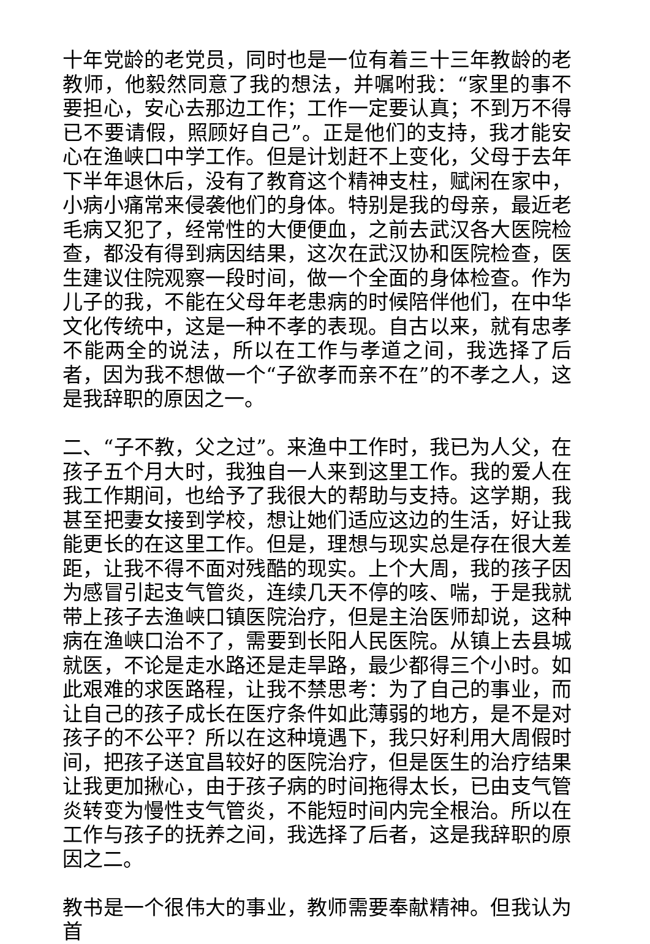十年党龄的老党员，同时也是一位有着三十三年教龄的老教师，他毅然同意了我的想法，并嘱咐我：“家里的事不要担心，安心去那边工作；工作一定要认真；不到万不得已不要请假，照顾好自己”。正是他们的支持，我才能安心在渔峡口中学工作。但是计划赶不上变化，父母于去年下半年退休后，没有了教育这个精神支柱，赋闲在家中，小病小痛常来侵袭他们的身体。特别是我的母亲，最近老毛病又犯了，经常性的大便便血，之前去武汉各大医院检查，都没有得到病因结果，这次在武汉协和医院检查，医生建议住院观察一段时间，做一个全面的身体检查。作为儿子的我，不能在父母年老患病的时候陪伴他们，在中华文化传统中，这是一种不孝的表现。自古以来，就有忠孝不能两全的说法，所以在工作与孝道之间，我选择了后者，因为我不想做一个“子欲孝而亲不在”的不孝之人，这是我辞职的原因之一。
二、“子不教，父之过”。来渔中工作时，我已为人父，在孩子五个月大时，我独自一人来到这里工作。我的爱人在我工作期间，也给予了我很大的帮助与支持。这学期，我甚至把妻女接到学校，想让她们适应这边的生活，好让我能更长的在这里工作。但是，理想与现实总是存在很大差距，让我不得不面对残酷的现实。上个大周，我的孩子因为感冒引起支气管炎，连续几天不停的咳、喘，于是我就带上孩子去渔峡口镇医院治疗，但是主治医师却说，这种病在渔峡口治不了，需要到长阳人民医院。从镇上去县城就医，不论是走水路还是走旱路，最少都得三个小时。如此艰难的求医路程，让我不禁思考：为了自己的事业，而让自己的孩子成长在医疗条件如此薄弱的地方，是不是对孩子的不公平？所以在这种境遇下，我只好利用大周假时间，把孩子送宜昌较好的医院治疗，但是医生的治疗结果让我更加揪心，由于孩子病的时间拖得太长，已由支气管炎转变为慢性支气管炎，不能短时间内完全根治。所以在工作与孩子的抚养之间，我选择了后者，这是我辞职的原因之二。
教书是一个很伟大的事业，教师需要奉献精神。但我认为首